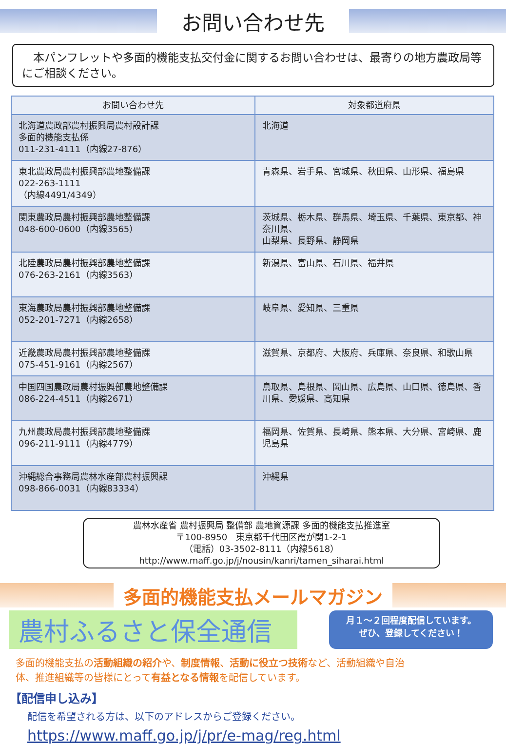お問い合わせ先
　本パンフレットや多面的機能支払交付金に関するお問い合わせは、最寄りの地方農政局等にご相談ください。
| お問い合わせ先 | 対象都道府県 |
| --- | --- |
| 北海道農政部農村振興局農村設計課 多面的機能支払係 011-231-4111（内線27-876） | 北海道 |
| 東北農政局農村振興部農地整備課 022-263-1111 （内線4491/4349） | 青森県、岩手県、宮城県、秋田県、山形県、福島県 |
| 関東農政局農村振興部農地整備課 048-600-0600（内線3565） | 茨城県、栃木県、群馬県、埼玉県、千葉県、東京都、神奈川県、 山梨県、長野県、静岡県 |
| 北陸農政局農村振興部農地整備課 076-263-2161（内線3563） | 新潟県、富山県、石川県、福井県 |
| 東海農政局農村振興部農地整備課 052-201-7271（内線2658） | 岐阜県、愛知県、三重県 |
| 近畿農政局農村振興部農地整備課 075-451-9161（内線2567） | 滋賀県、京都府、大阪府、兵庫県、奈良県、和歌山県 |
| 中国四国農政局農村振興部農地整備課 086-224-4511（内線2671） | 鳥取県、島根県、岡山県、広島県、山口県、徳島県、香川県、愛媛県、高知県 |
| 九州農政局農村振興部農地整備課 096-211-9111（内線4779） | 福岡県、佐賀県、長崎県、熊本県、大分県、宮崎県、鹿児島県 |
| 沖縄総合事務局農林水産部農村振興課 098-866-0031（内線83334） | 沖縄県 |
農林水産省 農村振興局 整備部 農地資源課 多面的機能支払推進室
〒100-8950　東京都千代田区霞が関1-2-1
（電話）03-3502-8111（内線5618）
http://www.maff.go.jp/j/nousin/kanri/tamen_siharai.html
多面的機能支払メールマガジン
農村ふるさと保全通信
月１～２回程度配信しています。
ぜひ、登録してください！
多面的機能支払の活動組織の紹介や、制度情報、活動に役立つ技術など、活動組織や自治体、推進組織等の皆様にとって有益となる情報を配信しています。
【配信申し込み】
配信を希望される方は、以下のアドレスからご登録ください。
https://www.maff.go.jp/j/pr/e-mag/reg.html